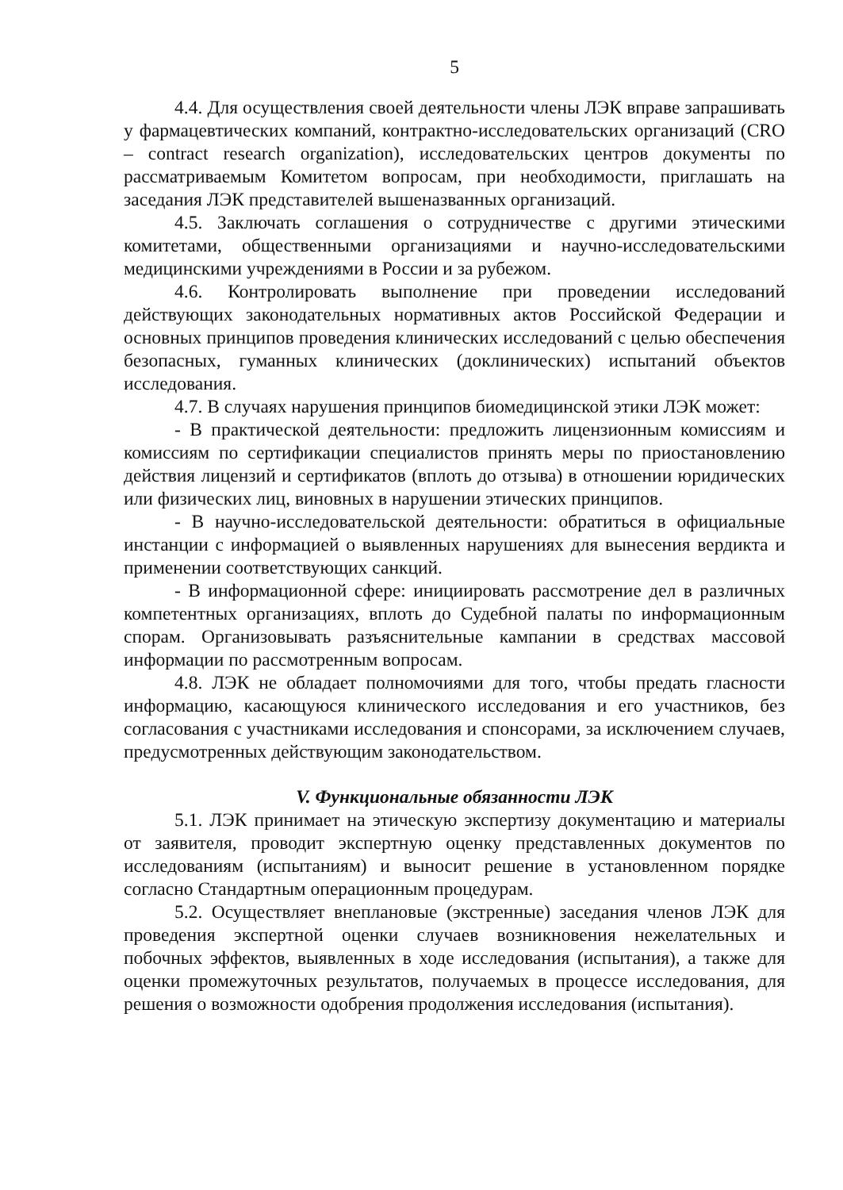5
4.4. Для осуществления своей деятельности члены ЛЭК вправе запрашивать у фармацевтических компаний, контрактно-исследовательских организаций (CRO – contract research organization), исследовательских центров документы по рассматриваемым Комитетом вопросам, при необходимости, приглашать на заседания ЛЭК представителей вышеназванных организаций.
4.5. Заключать соглашения о сотрудничестве с другими этическими комитетами, общественными организациями и научно-исследовательскими медицинскими учреждениями в России и за рубежом.
4.6. Контролировать выполнение при проведении исследований действующих законодательных нормативных актов Российской Федерации и основных принципов проведения клинических исследований с целью обеспечения безопасных, гуманных клинических (доклинических) испытаний объектов исследования.
4.7. В случаях нарушения принципов биомедицинской этики ЛЭК может:
- В практической деятельности: предложить лицензионным комиссиям и комиссиям по сертификации специалистов принять меры по приостановлению действия лицензий и сертификатов (вплоть до отзыва) в отношении юридических или физических лиц, виновных в нарушении этических принципов.
- В научно-исследовательской деятельности: обратиться в официальные инстанции с информацией о выявленных нарушениях для вынесения вердикта и применении соответствующих санкций.
- В информационной сфере: инициировать рассмотрение дел в различных компетентных организациях, вплоть до Судебной палаты по информационным спорам. Организовывать разъяснительные кампании в средствах массовой информации по рассмотренным вопросам.
4.8. ЛЭК не обладает полномочиями для того, чтобы предать гласности информацию, касающуюся клинического исследования и его участников, без согласования с участниками исследования и спонсорами, за исключением случаев, предусмотренных действующим законодательством.
V. Функциональные обязанности ЛЭК
5.1. ЛЭК принимает на этическую экспертизу документацию и материалы от заявителя, проводит экспертную оценку представленных документов по исследованиям (испытаниям) и выносит решение в установленном порядке согласно Стандартным операционным процедурам.
5.2. Осуществляет внеплановые (экстренные) заседания членов ЛЭК для проведения экспертной оценки случаев возникновения нежелательных и побочных эффектов, выявленных в ходе исследования (испытания), а также для оценки промежуточных результатов, получаемых в процессе исследования, для решения о возможности одобрения продолжения исследования (испытания).